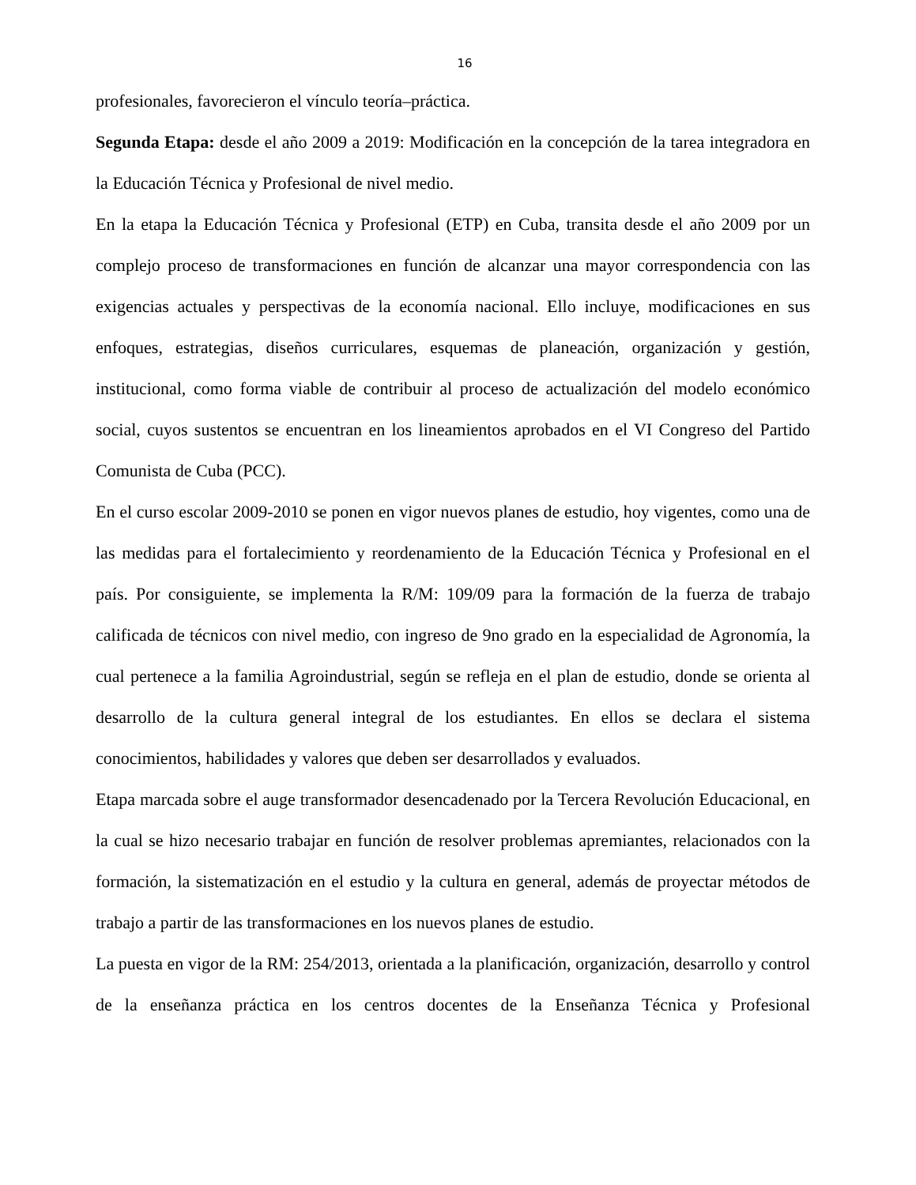16
profesionales, favorecieron el vínculo teoría–práctica.
Segunda Etapa: desde el año 2009 a 2019: Modificación en la concepción de la tarea integradora en la Educación Técnica y Profesional de nivel medio.
En la etapa la Educación Técnica y Profesional (ETP) en Cuba, transita desde el año 2009 por un complejo proceso de transformaciones en función de alcanzar una mayor correspondencia con las exigencias actuales y perspectivas de la economía nacional. Ello incluye, modificaciones en sus enfoques, estrategias, diseños curriculares, esquemas de planeación, organización y gestión, institucional, como forma viable de contribuir al proceso de actualización del modelo económico social, cuyos sustentos se encuentran en los lineamientos aprobados en el VI Congreso del Partido Comunista de Cuba (PCC).
En el curso escolar 2009-2010 se ponen en vigor nuevos planes de estudio, hoy vigentes, como una de las medidas para el fortalecimiento y reordenamiento de la Educación Técnica y Profesional en el país. Por consiguiente, se implementa la R/M: 109/09 para la formación de la fuerza de trabajo calificada de técnicos con nivel medio, con ingreso de 9no grado en la especialidad de Agronomía, la cual pertenece a la familia Agroindustrial, según se refleja en el plan de estudio, donde se orienta al desarrollo de la cultura general integral de los estudiantes. En ellos se declara el sistema conocimientos, habilidades y valores que deben ser desarrollados y evaluados.
Etapa marcada sobre el auge transformador desencadenado por la Tercera Revolución Educacional, en la cual se hizo necesario trabajar en función de resolver problemas apremiantes, relacionados con la formación, la sistematización en el estudio y la cultura en general, además de proyectar métodos de trabajo a partir de las transformaciones en los nuevos planes de estudio.
La puesta en vigor de la RM: 254/2013, orientada a la planificación, organización, desarrollo y control de la enseñanza práctica en los centros docentes de la Enseñanza Técnica y Profesional